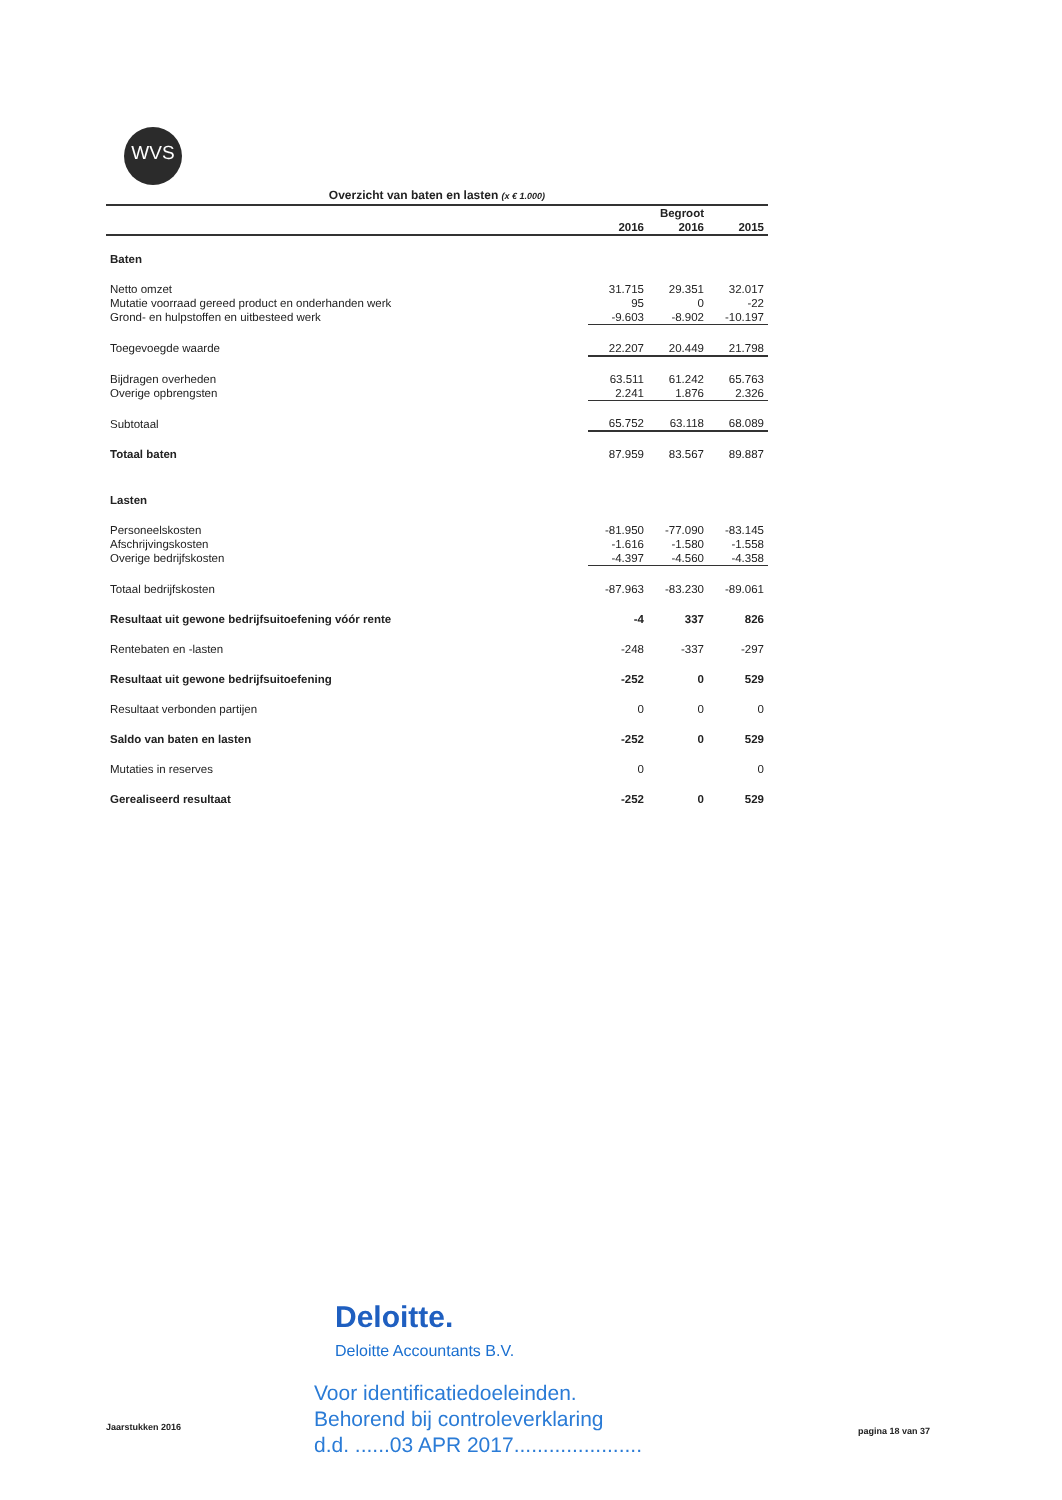WVS
Overzicht van baten en lasten (x € 1.000)
| | | Begroot | |
| --- | --- | --- | --- |
| | 2016 | 2016 | 2015 |
| Baten | | | |
| Netto omzet | 31.715 | 29.351 | 32.017 |
| Mutatie voorraad gereed product en onderhanden werk | 95 | 0 | -22 |
| Grond- en hulpstoffen en uitbesteed werk | -9.603 | -8.902 | -10.197 |
| Toegevoegde waarde | 22.207 | 20.449 | 21.798 |
| Bijdragen overheden | 63.511 | 61.242 | 65.763 |
| Overige opbrengsten | 2.241 | 1.876 | 2.326 |
| Subtotaal | 65.752 | 63.118 | 68.089 |
| Totaal baten | 87.959 | 83.567 | 89.887 |
| Lasten | | | |
| Personeelskosten | -81.950 | -77.090 | -83.145 |
| Afschrijvingskosten | -1.616 | -1.580 | -1.558 |
| Overige bedrijfskosten | -4.397 | -4.560 | -4.358 |
| Totaal bedrijfskosten | -87.963 | -83.230 | -89.061 |
| Resultaat uit gewone bedrijfsuitoefening vóór rente | -4 | 337 | 826 |
| Rentebaten en -lasten | -248 | -337 | -297 |
| Resultaat uit gewone bedrijfsuitoefening | -252 | 0 | 529 |
| Resultaat verbonden partijen | 0 | 0 | 0 |
| Saldo van baten en lasten | -252 | 0 | 529 |
| Mutaties in reserves | 0 | | 0 |
| Gerealiseerd resultaat | -252 | 0 | 529 |
Deloitte.
Deloitte Accountants B.V.
Voor identificatiedoeleinden.
Behorend bij controleverklaring
d.d. ......03 APR 2017......................
Jaarstukken 2016 pagina 18 van 37